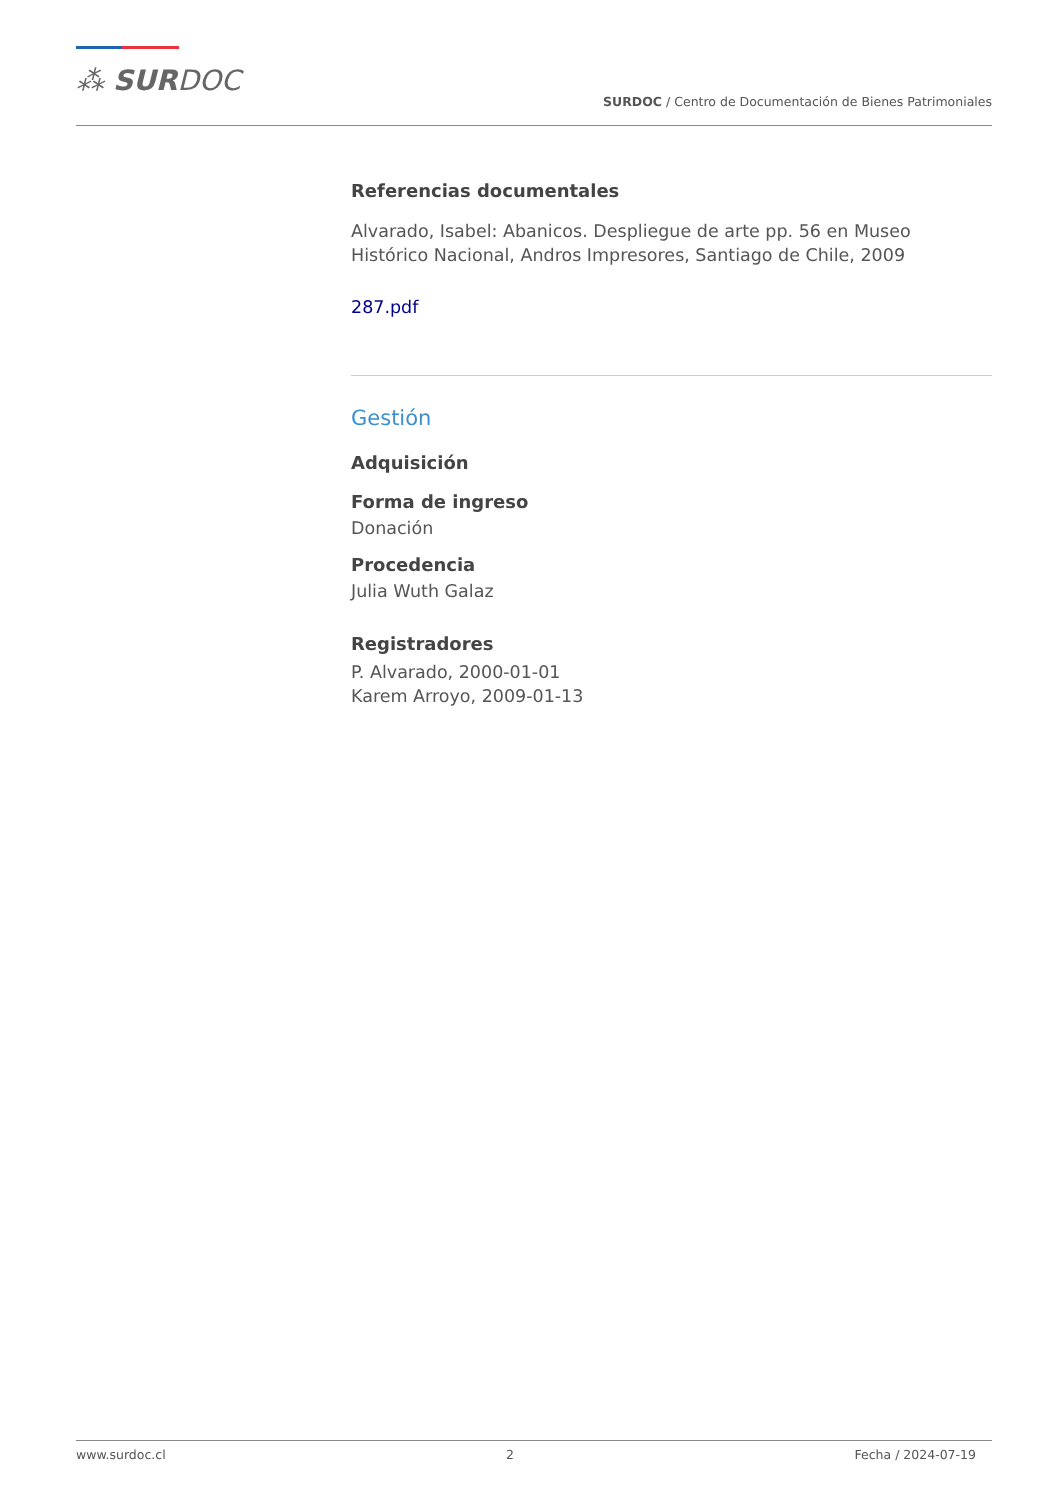⁂ SURDOC
SURDOC / Centro de Documentación de Bienes Patrimoniales
Referencias documentales
Alvarado, Isabel: Abanicos. Despliegue de arte pp. 56 en Museo Histórico Nacional, Andros Impresores, Santiago de Chile, 2009
287.pdf
Gestión
Adquisición
Forma de ingreso
Donación
Procedencia
Julia Wuth Galaz
Registradores
P. Alvarado, 2000-01-01
Karem Arroyo, 2009-01-13
www.surdoc.cl 2 Fecha / 2024-07-19